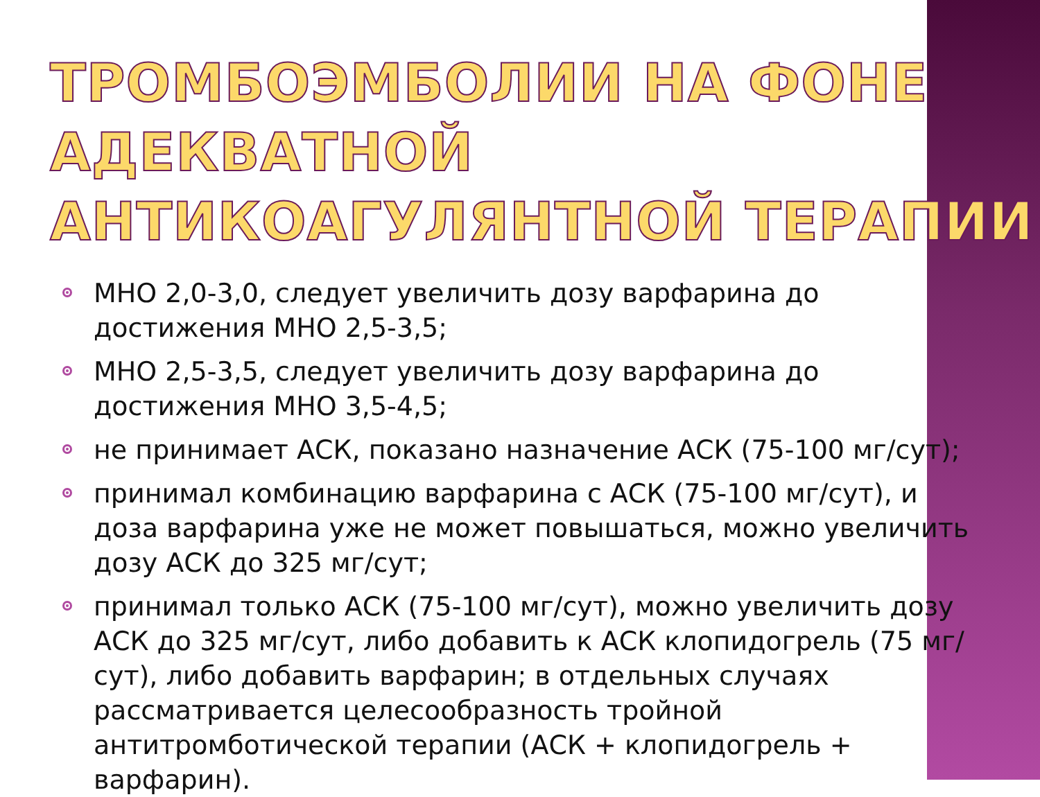ТРОМБОЭМБОЛИИ НА ФОНЕ АДЕКВАТНОЙ АНТИКОАГУЛЯНТНОЙ ТЕРАПИИ
МНО 2,0-3,0, следует увеличить дозу варфарина до достижения МНО 2,5-3,5;
МНО 2,5-3,5, следует увеличить дозу варфарина до достижения МНО 3,5-4,5;
не принимает АСК, показано назначение АСК (75-100 мг/сут);
принимал комбинацию варфарина с АСК (75-100 мг/сут), и доза варфарина уже не может повышаться, можно увеличить дозу АСК до 325 мг/сут;
принимал только АСК (75-100 мг/сут), можно увеличить дозу АСК до 325 мг/сут, либо добавить к АСК клопидогрель (75 мг/сут), либо добавить варфарин; в отдельных случаях рассматривается целесообразность тройной антитромботической терапии (АСК + клопидогрель + варфарин).